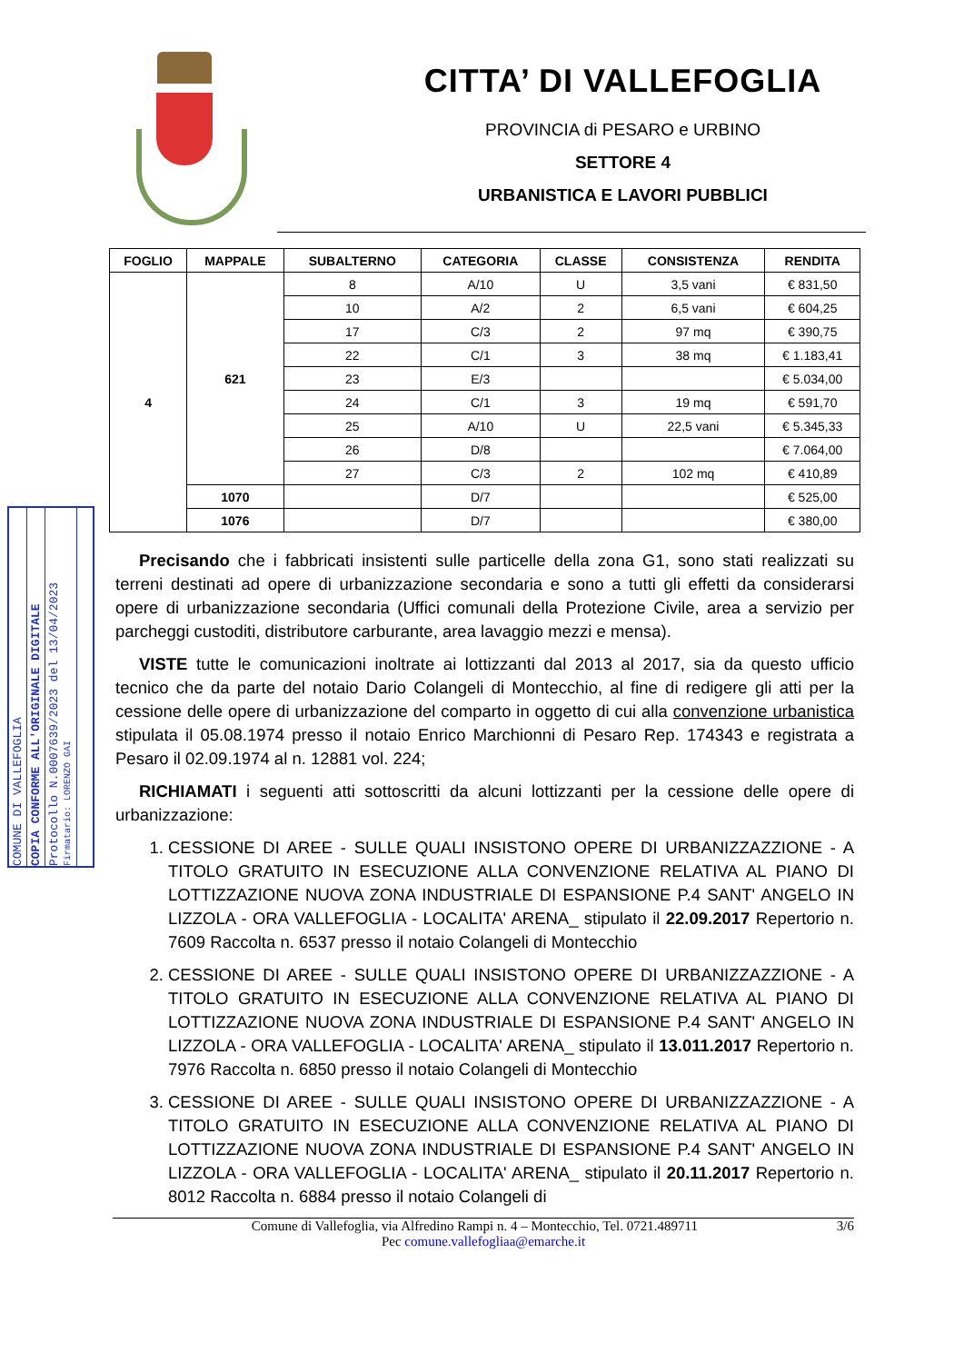CITTA’ DI VALLEFOGLIA
PROVINCIA di PESARO e URBINO
SETTORE 4
URBANISTICA E LAVORI PUBBLICI
| FOGLIO | MAPPALE | SUBALTERNO | CATEGORIA | CLASSE | CONSISTENZA | RENDITA |
| --- | --- | --- | --- | --- | --- | --- |
| 4 | 621 | 8 | A/10 | U | 3,5 vani | € 831,50 |
| | | 10 | A/2 | 2 | 6,5 vani | € 604,25 |
| | | 17 | C/3 | 2 | 97 mq | € 390,75 |
| | | 22 | C/1 | 3 | 38 mq | € 1.183,41 |
| | | 23 | E/3 | | | € 5.034,00 |
| | | 24 | C/1 | 3 | 19 mq | € 591,70 |
| | | 25 | A/10 | U | 22,5 vani | € 5.345,33 |
| | | 26 | D/8 | | | € 7.064,00 |
| | | 27 | C/3 | 2 | 102 mq | € 410,89 |
| | 1070 | | D/7 | | | € 525,00 |
| | 1076 | | D/7 | | | € 380,00 |
Precisando che i fabbricati insistenti sulle particelle della zona G1, sono stati realizzati su terreni destinati ad opere di urbanizzazione secondaria e sono a tutti gli effetti da considerarsi opere di urbanizzazione secondaria (Uffici comunali della Protezione Civile, area a servizio per parcheggi custoditi, distributore carburante, area lavaggio mezzi e mensa).
VISTE tutte le comunicazioni inoltrate ai lottizzanti dal 2013 al 2017, sia da questo ufficio tecnico che da parte del notaio Dario Colangeli di Montecchio, al fine di redigere gli atti per la cessione delle opere di urbanizzazione del comparto in oggetto di cui alla convenzione urbanistica stipulata il 05.08.1974 presso il notaio Enrico Marchionni di Pesaro Rep. 174343 e registrata a Pesaro il 02.09.1974 al n. 12881 vol. 224;
RICHIAMATI i seguenti atti sottoscritti da alcuni lottizzanti per la cessione delle opere di urbanizzazione:
1. CESSIONE DI AREE - SULLE QUALI INSISTONO OPERE DI URBANIZZAZZIONE - A TITOLO GRATUITO IN ESECUZIONE ALLA CONVENZIONE RELATIVA AL PIANO DI LOTTIZZAZIONE NUOVA ZONA INDUSTRIALE DI ESPANSIONE P.4 SANT' ANGELO IN LIZZOLA - ORA VALLEFOGLIA - LOCALITA' ARENA_ stipulato il 22.09.2017 Repertorio n. 7609 Raccolta n. 6537 presso il notaio Colangeli di Montecchio
2. CESSIONE DI AREE - SULLE QUALI INSISTONO OPERE DI URBANIZZAZZIONE - A TITOLO GRATUITO IN ESECUZIONE ALLA CONVENZIONE RELATIVA AL PIANO DI LOTTIZZAZIONE NUOVA ZONA INDUSTRIALE DI ESPANSIONE P.4 SANT' ANGELO IN LIZZOLA - ORA VALLEFOGLIA - LOCALITA' ARENA_ stipulato il 13.011.2017 Repertorio n. 7976 Raccolta n. 6850 presso il notaio Colangeli di Montecchio
3. CESSIONE DI AREE - SULLE QUALI INSISTONO OPERE DI URBANIZZAZZIONE - A TITOLO GRATUITO IN ESECUZIONE ALLA CONVENZIONE RELATIVA AL PIANO DI LOTTIZZAZIONE NUOVA ZONA INDUSTRIALE DI ESPANSIONE P.4 SANT' ANGELO IN LIZZOLA - ORA VALLEFOGLIA - LOCALITA' ARENA_ stipulato il 20.11.2017 Repertorio n. 8012 Raccolta n. 6884 presso il notaio Colangeli di
Comune di Vallefoglia, via Alfredino Rampi n. 4 – Montecchio, Tel. 0721.489711 3/6
Pec comune.vallefogliaa@emarche.it
COMUNE DI VALLEFOGLIA
COPIA CONFORME ALL'ORIGINALE DIGITALE
Protocollo N.0007639/2023 del 13/04/2023
Firmatario: LORENZO GAI